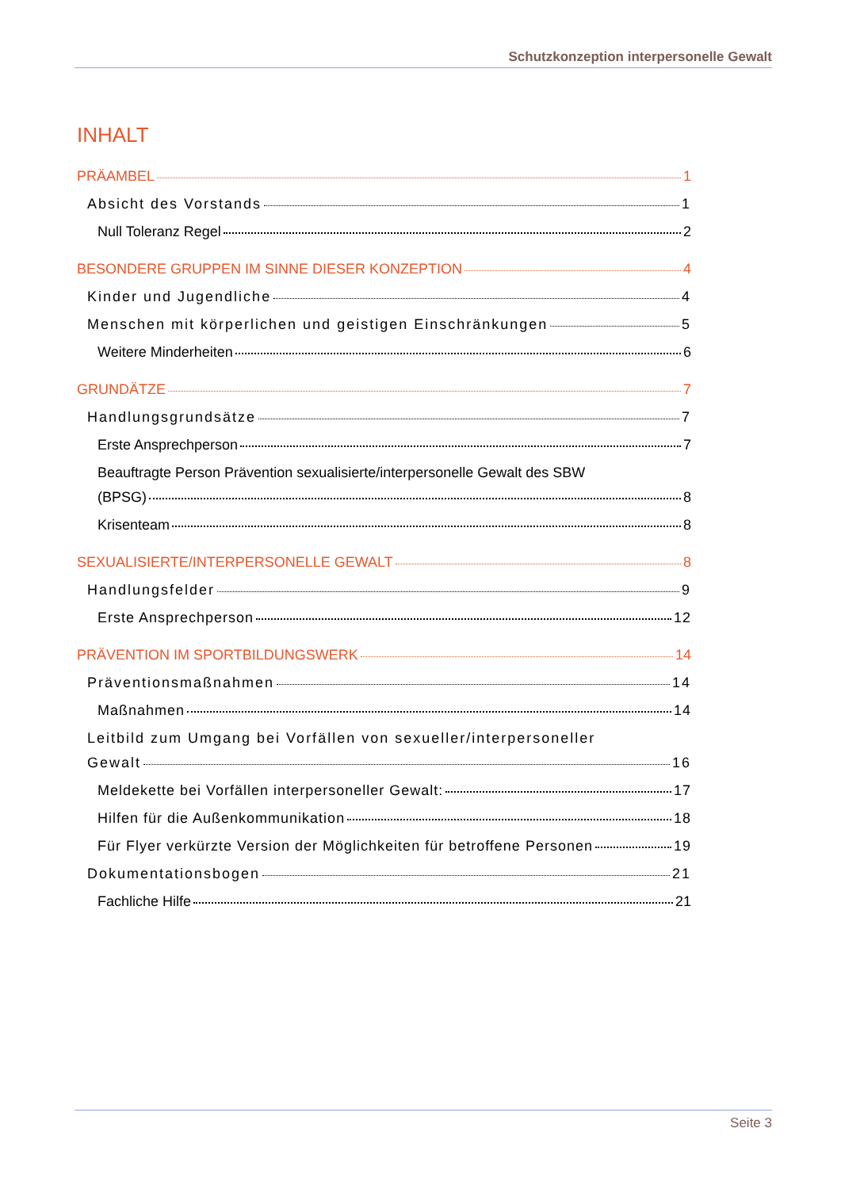Schutzkonzeption interpersonelle Gewalt
INHALT
PRÄAMBEL 1
Absicht des Vorstands 1
Null Toleranz Regel 2
BESONDERE GRUPPEN IM SINNE DIESER KONZEPTION 4
Kinder und Jugendliche 4
Menschen mit körperlichen und geistigen Einschränkungen 5
Weitere Minderheiten 6
GRUNDÄTZE 7
Handlungsgrundsätze 7
Erste Ansprechperson 7
Beauftragte Person Prävention sexualisierte/interpersonelle Gewalt des SBW
(BPSG) 8
Krisenteam 8
SEXUALISIERTE/INTERPERSONELLE GEWALT 8
Handlungsfelder 9
Erste Ansprechperson 12
PRÄVENTION IM SPORTBILDUNGSWERK 14
Präventionsmaßnahmen 14
Maßnahmen 14
Leitbild zum Umgang bei Vorfällen von sexueller/interpersoneller
Gewalt 16
Meldekette bei Vorfällen interpersoneller Gewalt: 17
Hilfen für die Außenkommunikation 18
Für Flyer verkürzte Version der Möglichkeiten für betroffene Personen 19
Dokumentationsbogen 21
Fachliche Hilfe 21
Seite 3